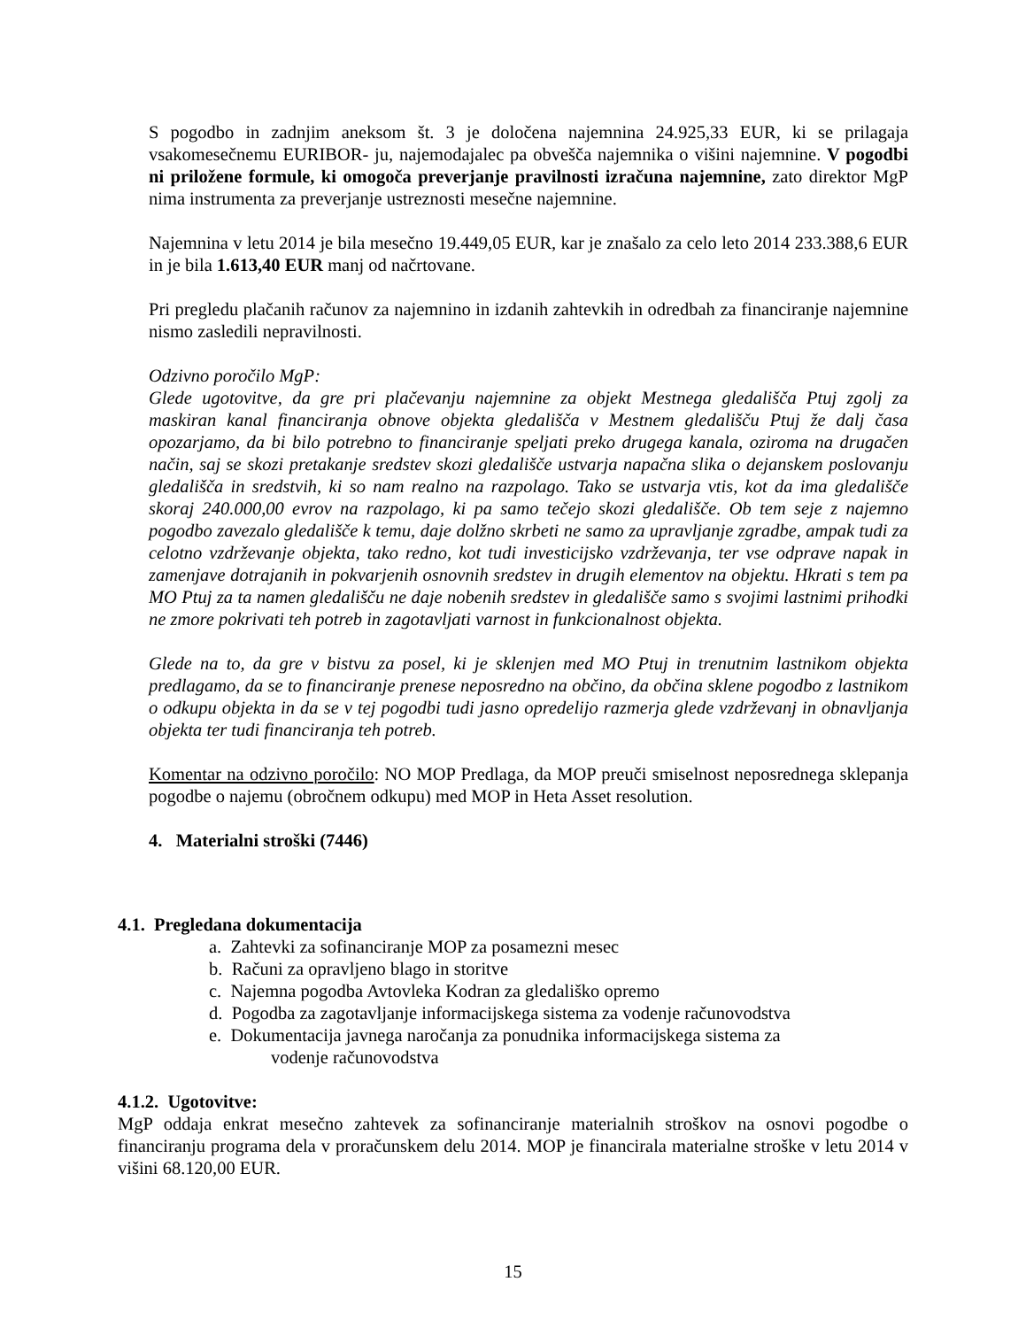S pogodbo in zadnjim aneksom št. 3 je določena najemnina 24.925,33 EUR, ki se prilagaja vsakomesečnemu EURIBOR- ju, najemodajalec pa obvešča najemnika o višini najemnine. V pogodbi ni priložene formule, ki omogoča preverjanje pravilnosti izračuna najemnine, zato direktor MgP nima instrumenta za preverjanje ustreznosti mesečne najemnine.
Najemnina v letu 2014 je bila mesečno 19.449,05 EUR, kar je znašalo za celo leto 2014 233.388,6 EUR in je bila 1.613,40 EUR manj od načrtovane.
Pri pregledu plačanih računov za najemnino in izdanih zahtevkih in odredbah za financiranje najemnine nismo zasledili nepravilnosti.
Odzivno poročilo MgP:
Glede ugotovitve, da gre pri plačevanju najemnine za objekt Mestnega gledališča Ptuj zgolj za maskiran kanal financiranja obnove objekta gledališča v Mestnem gledališču Ptuj že dalj časa opozarjamo, da bi bilo potrebno to financiranje speljati preko drugega kanala, oziroma na drugačen način, saj se skozi pretakanje sredstev skozi gledališče ustvarja napačna slika o dejanskem poslovanju gledališča in sredstvih, ki so nam realno na razpolago. Tako se ustvarja vtis, kot da ima gledališče skoraj 240.000,00 evrov na razpolago, ki pa samo tečejo skozi gledališče. Ob tem seje z najemno pogodbo zavezalo gledališče k temu, daje dolžno skrbeti ne samo za upravljanje zgradbe, ampak tudi za celotno vzdrževanje objekta, tako redno, kot tudi investicijsko vzdrževanja, ter vse odprave napak in zamenjave dotrajanih in pokvarjenih osnovnih sredstev in drugih elementov na objektu. Hkrati s tem pa MO Ptuj za ta namen gledališču ne daje nobenih sredstev in gledališče samo s svojimi lastnimi prihodki ne zmore pokrivati teh potreb in zagotavljati varnost in funkcionalnost objekta.
Glede na to, da gre v bistvu za posel, ki je sklenjen med MO Ptuj in trenutnim lastnikom objekta predlagamo, da se to financiranje prenese neposredno na občino, da občina sklene pogodbo z lastnikom o odkupu objekta in da se v tej pogodbi tudi jasno opredelijo razmerja glede vzdrževanj in obnavljanja objekta ter tudi financiranja teh potreb.
Komentar na odzivno poročilo: NO MOP Predlaga, da MOP preuči smiselnost neposrednega sklepanja pogodbe o najemu (obročnem odkupu) med MOP in Heta Asset resolution.
4. Materialni stroški (7446)
4.1. Pregledana dokumentacija
a. Zahtevki za sofinanciranje MOP za posamezni mesec
b. Računi za opravljeno blago in storitve
c. Najemna pogodba Avtovleka Kodran za gledališko opremo
d. Pogodba za zagotavljanje informacijskega sistema za vodenje računovodstva
e. Dokumentacija javnega naročanja za ponudnika informacijskega sistema za
vodenje računovodstva
4.1.2. Ugotovitve:
MgP oddaja enkrat mesečno zahtevek za sofinanciranje materialnih stroškov na osnovi pogodbe o financiranju programa dela v proračunskem delu 2014. MOP je financirala materialne stroške v letu 2014 v višini 68.120,00 EUR.
15